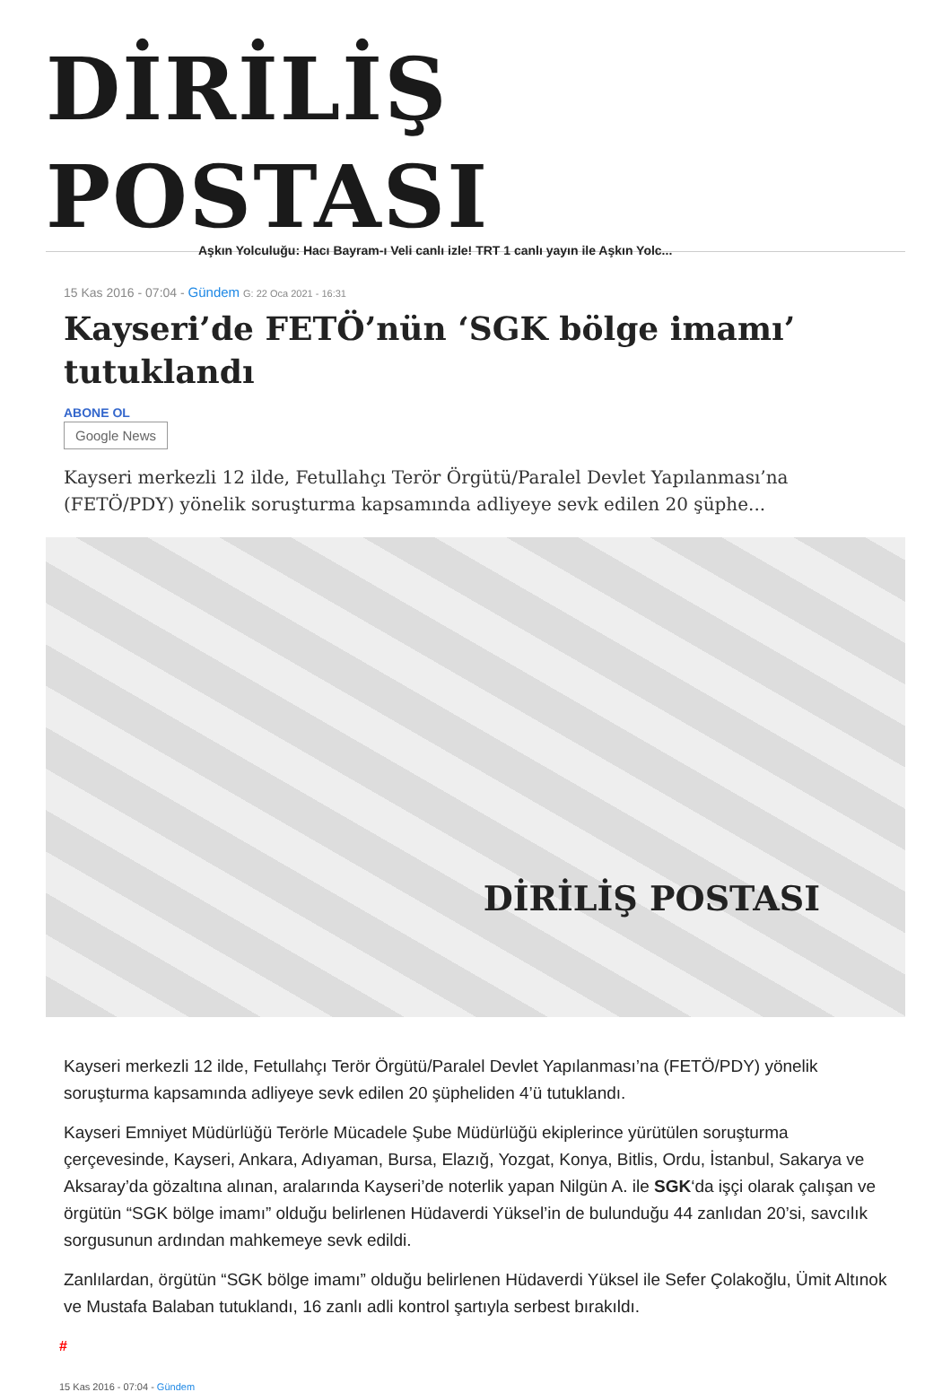DİRİLİŞ POSTASI
Aşkın Yolculuğu: Hacı Bayram-ı Veli canlı izle! TRT 1 canlı yayın ile Aşkın Yolc...
15 Kas 2016 - 07:04 - Gündem G: 22 Oca 2021 - 16:31
Kayseri’de FETÖ’nün ‘SGK bölge imamı’ tutuklandı
ABONE OL
Google News
Kayseri merkezli 12 ilde, Fetullahçı Terör Örgütü/Paralel Devlet Yapılanması’na (FETÖ/PDY) yönelik soruşturma kapsamında adliyeye sevk edilen 20 şüphe...
DİRİLİŞ POSTASI
Kayseri merkezli 12 ilde, Fetullahçı Terör Örgütü/Paralel Devlet Yapılanması’na (FETÖ/PDY) yönelik soruşturma kapsamında adliyeye sevk edilen 20 şüpheliden 4’ü tutuklandı.
Kayseri Emniyet Müdürlüğü Terörle Mücadele Şube Müdürlüğü ekiplerince yürütülen soruşturma çerçevesinde, Kayseri, Ankara, Adıyaman, Bursa, Elazığ, Yozgat, Konya, Bitlis, Ordu, İstanbul, Sakarya ve Aksaray’da gözaltına alınan, aralarında Kayseri’de noterlik yapan Nilgün A. ile SGK‘da işçi olarak çalışan ve örgütün “SGK bölge imamı” olduğu belirlenen Hüdaverdi Yüksel’in de bulunduğu 44 zanlıdan 20’si, savcılık sorgusunun ardından mahkemeye sevk edildi.
Zanlılardan, örgütün “SGK bölge imamı” olduğu belirlenen Hüdaverdi Yüksel ile Sefer Çolakoğlu, Ümit Altınok ve Mustafa Balaban tutuklandı, 16 zanlı adli kontrol şartıyla serbest bırakıldı.
#
15 Kas 2016 - 07:04 - Gündem